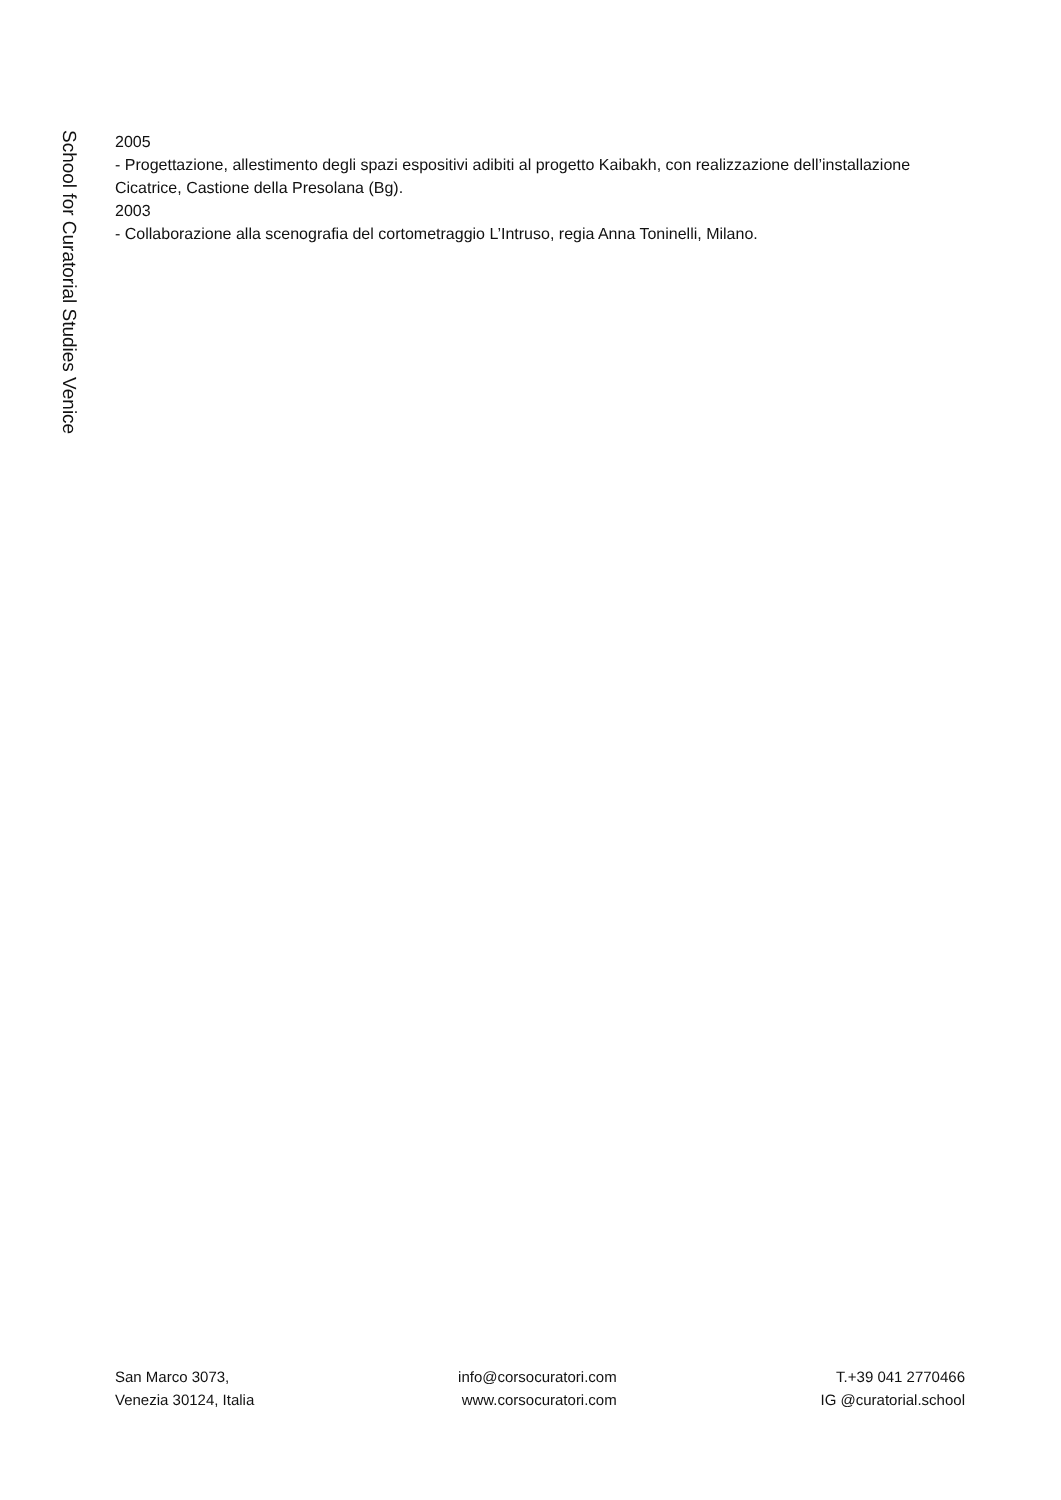School for Curatorial Studies Venice
2005
- Progettazione, allestimento degli spazi espositivi adibiti al progetto Kaibakh, con realizzazione dell’installazione Cicatrice, Castione della Presolana (Bg).
2003
- Collaborazione alla scenografia del cortometraggio L’Intruso, regia Anna Toninelli, Milano.
San Marco 3073,
Venezia 30124, Italia
info@corsocuratori.com
www.corsocuratori.com
T.+39 041 2770466
IG @curatorial.school